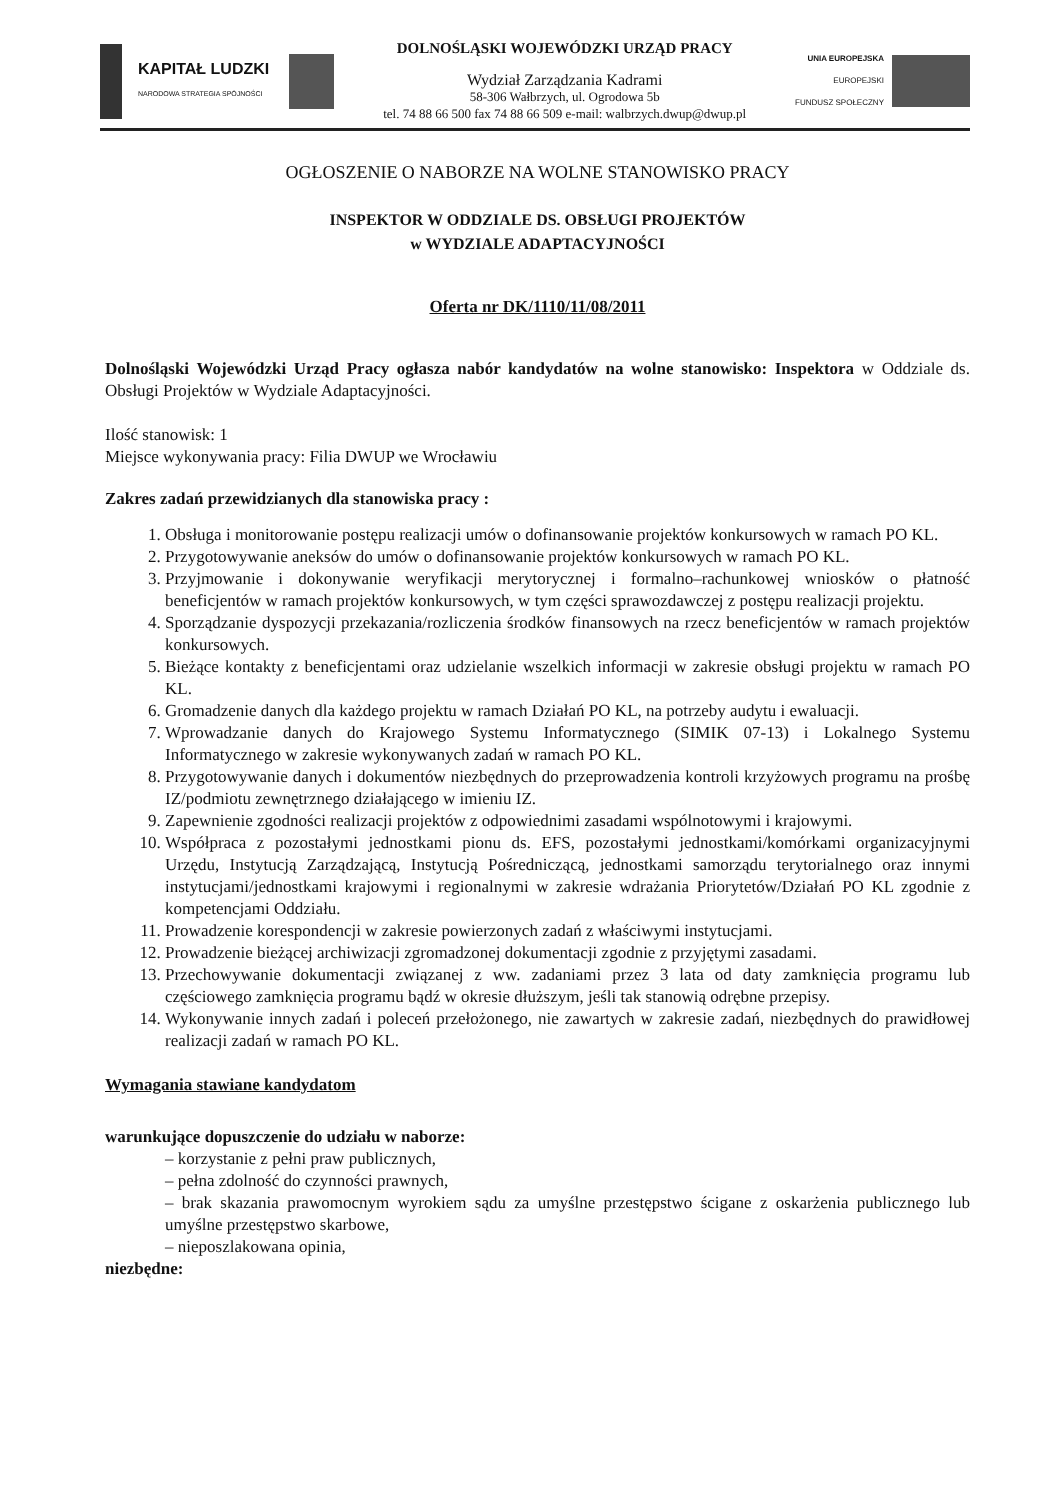KAPITAŁ LUDZKI
NARODOWA STRATEGIA SPÓJNOŚCI
DOLNOŚLĄSKI WOJEWÓDZKI URZĄD PRACY
Wydział Zarządzania Kadrami
58-306 Wałbrzych, ul. Ogrodowa 5b
tel. 74 88 66 500 fax 74 88 66 509 e-mail: walbrzych.dwup@dwup.pl
UNIA EUROPEJSKA
EUROPEJSKI
FUNDUSZ SPOŁECZNY
OGŁOSZENIE O NABORZE NA WOLNE STANOWISKO PRACY
INSPEKTOR W ODDZIALE DS. OBSŁUGI PROJEKTÓW
w WYDZIALE ADAPTACYJNOŚCI
Oferta nr DK/1110/11/08/2011
Dolnośląski Wojewódzki Urząd Pracy ogłasza nabór kandydatów na wolne stanowisko: Inspektora w Oddziale ds. Obsługi Projektów w Wydziale Adaptacyjności.
Ilość stanowisk: 1
Miejsce wykonywania pracy: Filia DWUP we Wrocławiu
Zakres zadań przewidzianych dla stanowiska pracy :
1. Obsługa i monitorowanie postępu realizacji umów o dofinansowanie projektów konkursowych w ramach PO KL.
2. Przygotowywanie aneksów do umów o dofinansowanie projektów konkursowych w ramach PO KL.
3. Przyjmowanie i dokonywanie weryfikacji merytorycznej i formalno–rachunkowej wniosków o płatność beneficjentów w ramach projektów konkursowych, w tym części sprawozdawczej z postępu realizacji projektu.
4. Sporządzanie dyspozycji przekazania/rozliczenia środków finansowych na rzecz beneficjentów w ramach projektów konkursowych.
5. Bieżące kontakty z beneficjentami oraz udzielanie wszelkich informacji w zakresie obsługi projektu w ramach PO KL.
6. Gromadzenie danych dla każdego projektu w ramach Działań PO KL, na potrzeby audytu i ewaluacji.
7. Wprowadzanie danych do Krajowego Systemu Informatycznego (SIMIK 07-13) i Lokalnego Systemu Informatycznego w zakresie wykonywanych zadań w ramach PO KL.
8. Przygotowywanie danych i dokumentów niezbędnych do przeprowadzenia kontroli krzyżowych programu na prośbę IZ/podmiotu zewnętrznego działającego w imieniu IZ.
9. Zapewnienie zgodności realizacji projektów z odpowiednimi zasadami wspólnotowymi i krajowymi.
10. Współpraca z pozostałymi jednostkami pionu ds. EFS, pozostałymi jednostkami/komórkami organizacyjnymi Urzędu, Instytucją Zarządzającą, Instytucją Pośredniczącą, jednostkami samorządu terytorialnego oraz innymi instytucjami/jednostkami krajowymi i regionalnymi w zakresie wdrażania Priorytetów/Działań PO KL zgodnie z kompetencjami Oddziału.
11. Prowadzenie korespondencji w zakresie powierzonych zadań z właściwymi instytucjami.
12. Prowadzenie bieżącej archiwizacji zgromadzonej dokumentacji zgodnie z przyjętymi zasadami.
13. Przechowywanie dokumentacji związanej z ww. zadaniami przez 3 lata od daty zamknięcia programu lub częściowego zamknięcia programu bądź w okresie dłuższym, jeśli tak stanowią odrębne przepisy.
14. Wykonywanie innych zadań i poleceń przełożonego, nie zawartych w zakresie zadań, niezbędnych do prawidłowej realizacji zadań w ramach PO KL.
Wymagania stawiane kandydatom
warunkujące dopuszczenie do udziału w naborze:
– korzystanie z pełni praw publicznych,
– pełna zdolność do czynności prawnych,
– brak skazania prawomocnym wyrokiem sądu za umyślne przestępstwo ścigane z oskarżenia publicznego lub umyślne przestępstwo skarbowe,
– nieposzlakowana opinia,
niezbędne: